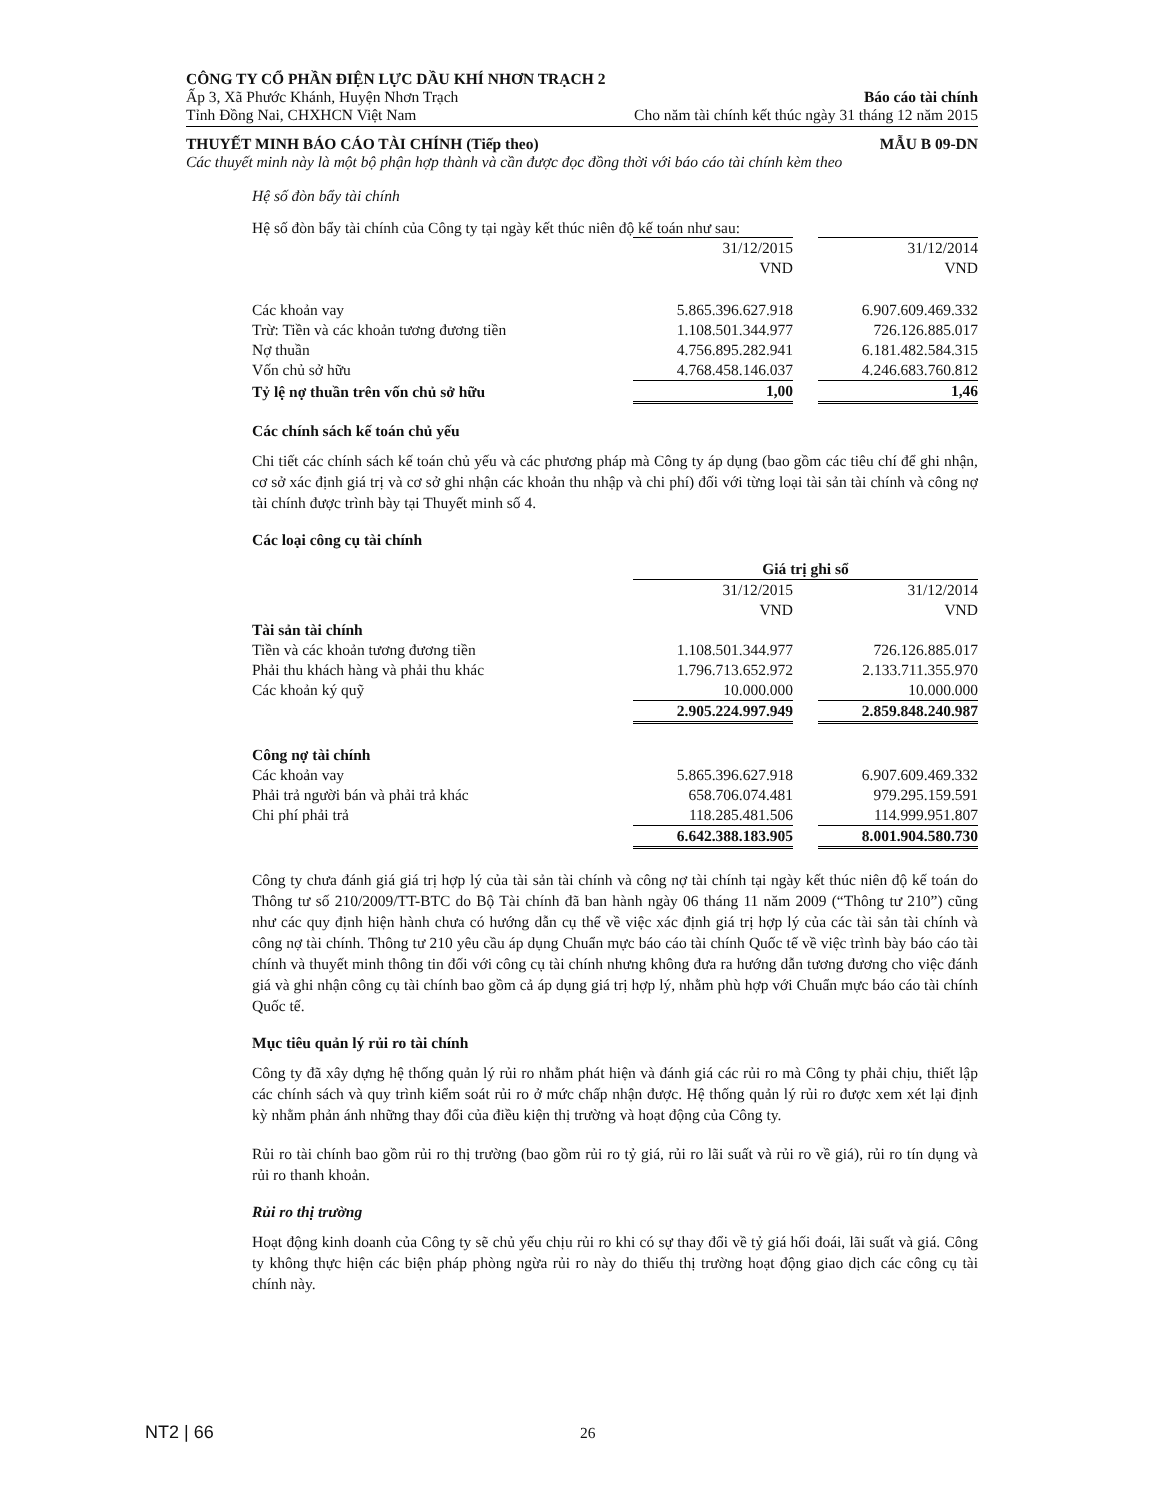CÔNG TY CỔ PHẦN ĐIỆN LỰC DẦU KHÍ NHƠN TRẠCH 2
Ấp 3, Xã Phước Khánh, Huyện Nhơn Trạch Báo cáo tài chính
Tỉnh Đồng Nai, CHXHCN Việt Nam Cho năm tài chính kết thúc ngày 31 tháng 12 năm 2015
THUYẾT MINH BÁO CÁO TÀI CHÍNH (Tiếp theo) MẪU B 09-DN
Các thuyết minh này là một bộ phận hợp thành và cần được đọc đồng thời với báo cáo tài chính kèm theo
Hệ số đòn bẩy tài chính
Hệ số đòn bẩy tài chính của Công ty tại ngày kết thúc niên độ kế toán như sau:
| | 31/12/2015 | | 31/12/2014 |
| | VND | | VND |
| Các khoản vay | 5.865.396.627.918 | | 6.907.609.469.332 |
| Trừ: Tiền và các khoản tương đương tiền | 1.108.501.344.977 | | 726.126.885.017 |
| Nợ thuần | 4.756.895.282.941 | | 6.181.482.584.315 |
| Vốn chủ sở hữu | 4.768.458.146.037 | | 4.246.683.760.812 |
| Tỷ lệ nợ thuần trên vốn chủ sở hữu | 1,00 | | 1,46 |
Các chính sách kế toán chủ yếu
Chi tiết các chính sách kế toán chủ yếu và các phương pháp mà Công ty áp dụng (bao gồm các tiêu chí để ghi nhận, cơ sở xác định giá trị và cơ sở ghi nhận các khoản thu nhập và chi phí) đối với từng loại tài sản tài chính và công nợ tài chính được trình bày tại Thuyết minh số 4.
Các loại công cụ tài chính
| | Giá trị ghi sổ | | |
| --- | --- | --- | --- |
| | 31/12/2015 | | 31/12/2014 |
| | VND | | VND |
| Tài sản tài chính | | | |
| Tiền và các khoản tương đương tiền | 1.108.501.344.977 | | 726.126.885.017 |
| Phải thu khách hàng và phải thu khác | 1.796.713.652.972 | | 2.133.711.355.970 |
| Các khoản ký quỹ | 10.000.000 | | 10.000.000 |
| | 2.905.224.997.949 | | 2.859.848.240.987 |
| Công nợ tài chính | | | |
| Các khoản vay | 5.865.396.627.918 | | 6.907.609.469.332 |
| Phải trả người bán và phải trả khác | 658.706.074.481 | | 979.295.159.591 |
| Chi phí phải trả | 118.285.481.506 | | 114.999.951.807 |
| | 6.642.388.183.905 | | 8.001.904.580.730 |
Công ty chưa đánh giá giá trị hợp lý của tài sản tài chính và công nợ tài chính tại ngày kết thúc niên độ kế toán do Thông tư số 210/2009/TT-BTC do Bộ Tài chính đã ban hành ngày 06 tháng 11 năm 2009 (“Thông tư 210”) cũng như các quy định hiện hành chưa có hướng dẫn cụ thể về việc xác định giá trị hợp lý của các tài sản tài chính và công nợ tài chính. Thông tư 210 yêu cầu áp dụng Chuẩn mực báo cáo tài chính Quốc tế về việc trình bày báo cáo tài chính và thuyết minh thông tin đối với công cụ tài chính nhưng không đưa ra hướng dẫn tương đương cho việc đánh giá và ghi nhận công cụ tài chính bao gồm cả áp dụng giá trị hợp lý, nhằm phù hợp với Chuẩn mực báo cáo tài chính Quốc tế.
Mục tiêu quản lý rủi ro tài chính
Công ty đã xây dựng hệ thống quản lý rủi ro nhằm phát hiện và đánh giá các rủi ro mà Công ty phải chịu, thiết lập các chính sách và quy trình kiểm soát rủi ro ở mức chấp nhận được. Hệ thống quản lý rủi ro được xem xét lại định kỳ nhằm phản ánh những thay đổi của điều kiện thị trường và hoạt động của Công ty.
Rủi ro tài chính bao gồm rủi ro thị trường (bao gồm rủi ro tỷ giá, rủi ro lãi suất và rủi ro về giá), rủi ro tín dụng và rủi ro thanh khoản.
Rủi ro thị trường
Hoạt động kinh doanh của Công ty sẽ chủ yếu chịu rủi ro khi có sự thay đổi về tỷ giá hối đoái, lãi suất và giá. Công ty không thực hiện các biện pháp phòng ngừa rủi ro này do thiếu thị trường hoạt động giao dịch các công cụ tài chính này.
NT2 | 66 26